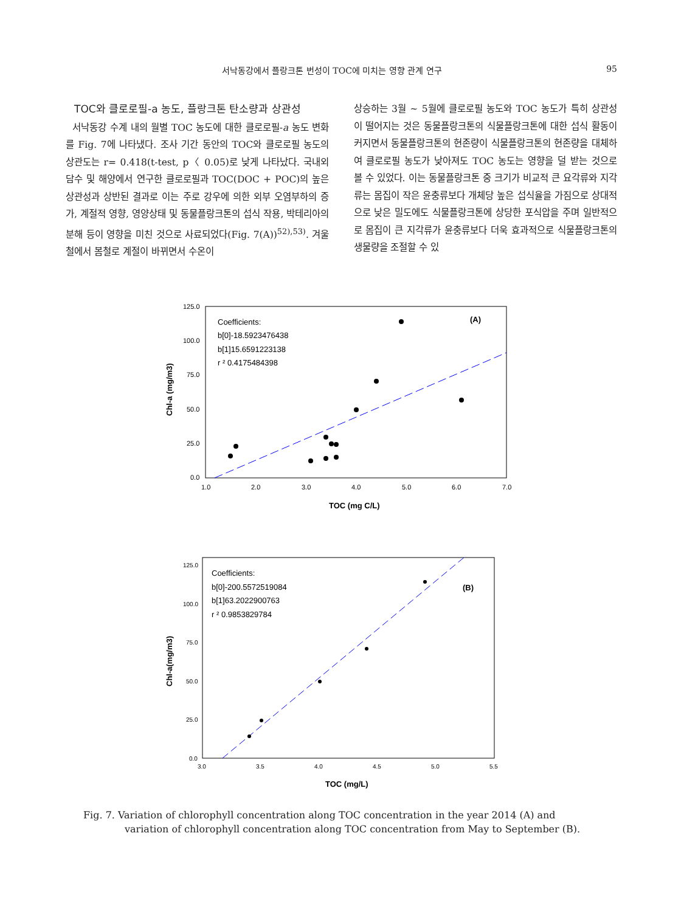서낙동강에서 플랑크톤 번성이 TOC에 미치는 영향 관계 연구 95
TOC와 클로로필-a 농도, 플랑크톤 탄소량과 상관성
서낙동강 수계 내의 월별 TOC 농도에 대한 클로로필-a 농도 변화를 Fig. 7에 나타냈다. 조사 기간 동안의 TOC와 클로로필 농도의 상관도는 r= 0.418(t-test, p〈 0.05)로 낮게 나타났다. 국내외 담수 및 해양에서 연구한 클로로필과 TOC(DOC + POC)의 높은 상관성과 상반된 결과로 이는 주로 강우에 의한 외부 오염부하의 증가, 계절적 영향, 영양상태 및 동물플랑크톤의 섭식 작용, 박테리아의 분해 등이 영향을 미친 것으로 사료되었다(Fig. 7(A))<sup>52),53)</sup>. 겨울철에서 봄철로 계절이 바뀌면서 수온이
상승하는 3월 ~ 5월에 클로로필 농도와 TOC 농도가 특히 상관성이 떨어지는 것은 동물플랑크톤의 식물플랑크톤에 대한 섭식 활동이 커지면서 동물플랑크톤의 현존량이 식물플랑크톤의 현존량을 대체하여 클로로필 농도가 낮아져도 TOC 농도는 영향을 덜 받는 것으로 볼 수 있었다. 이는 동물플랑크톤 중 크기가 비교적 큰 요각류와 지각류는 몸집이 작은 윤충류보다 개체당 높은 섭식율을 가짐으로 상대적으로 낮은 밀도에도 식물플랑크톤에 상당한 포식압을 주며 일반적으로 몸집이 큰 지각류가 윤충류보다 더욱 효과적으로 식물플랑크톤의 생물량을 조절할 수 있
125.0
100.0
75.0
50.0
25.0
0.0
1.0
2.0
3.0
4.0
5.0
6.0
7.0
TOC (mg C/L)
Chl-a (mg/m3)
Coefficients:
b[0]-18.5923476438
b[1]15.6591223138
r ² 0.4175484398
(A)
125.0
100.0
75.0
50.0
25.0
0.0
3.0
3.5
4.0
4.5
5.0
5.5
TOC (mg/L)
Chl-a(mg/m3)
Coefficients:
b[0]-200.5572519084
b[1]63.2022900763
r ² 0.9853829784
(B)
Fig. 7. Variation of chlorophyll concentration along TOC concentration in the year 2014 (A) and
variation of chlorophyll concentration along TOC concentration from May to September (B).